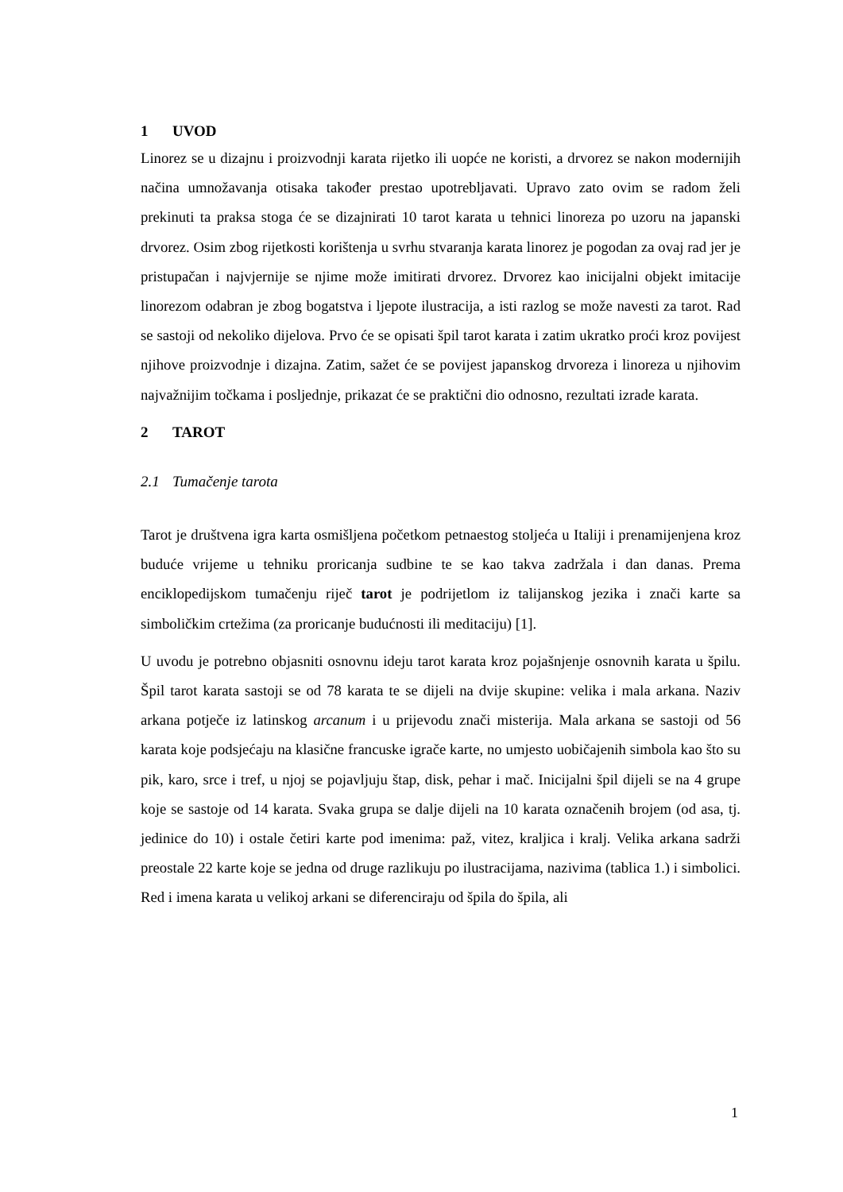1 UVOD
Linorez se u dizajnu i proizvodnji karata rijetko ili uopće ne koristi, a drvorez se nakon modernijih načina umnožavanja otisaka također prestao upotrebljavati. Upravo zato ovim se radom želi prekinuti ta praksa stoga će se dizajnirati 10 tarot karata u tehnici linoreza po uzoru na japanski drvorez. Osim zbog rijetkosti korištenja u svrhu stvaranja karata linorez je pogodan za ovaj rad jer je pristupačan i najvjernije se njime može imitirati drvorez. Drvorez kao inicijalni objekt imitacije linorezom odabran je zbog bogatstva i ljepote ilustracija, a isti razlog se može navesti za tarot. Rad se sastoji od nekoliko dijelova. Prvo će se opisati špil tarot karata i zatim ukratko proći kroz povijest njihove proizvodnje i dizajna. Zatim, sažet će se povijest japanskog drvoreza i linoreza u njihovim najvažnijim točkama i posljednje, prikazat će se praktični dio odnosno, rezultati izrade karata.
2 TAROT
2.1 Tumačenje tarota
Tarot je društvena igra karta osmišljena početkom petnaestog stoljeća u Italiji i prenamijenjena kroz buduće vrijeme u tehniku proricanja sudbine te se kao takva zadržala i dan danas. Prema enciklopedijskom tumačenju riječ tarot je podrijetlom iz talijanskog jezika i znači karte sa simboličkim crtežima (za proricanje budućnosti ili meditaciju) [1].
U uvodu je potrebno objasniti osnovnu ideju tarot karata kroz pojašnjenje osnovnih karata u špilu. Špil tarot karata sastoji se od 78 karata te se dijeli na dvije skupine: velika i mala arkana. Naziv arkana potječe iz latinskog arcanum i u prijevodu znači misterija. Mala arkana se sastoji od 56 karata koje podsjećaju na klasične francuske igrače karte, no umjesto uobičajenih simbola kao što su pik, karo, srce i tref, u njoj se pojavljuju štap, disk, pehar i mač. Inicijalni špil dijeli se na 4 grupe koje se sastoje od 14 karata. Svaka grupa se dalje dijeli na 10 karata označenih brojem (od asa, tj. jedinice do 10) i ostale četiri karte pod imenima: paž, vitez, kraljica i kralj. Velika arkana sadrži preostale 22 karte koje se jedna od druge razlikuju po ilustracijama, nazivima (tablica 1.) i simbolici. Red i imena karata u velikoj arkani se diferenciraju od špila do špila, ali
1